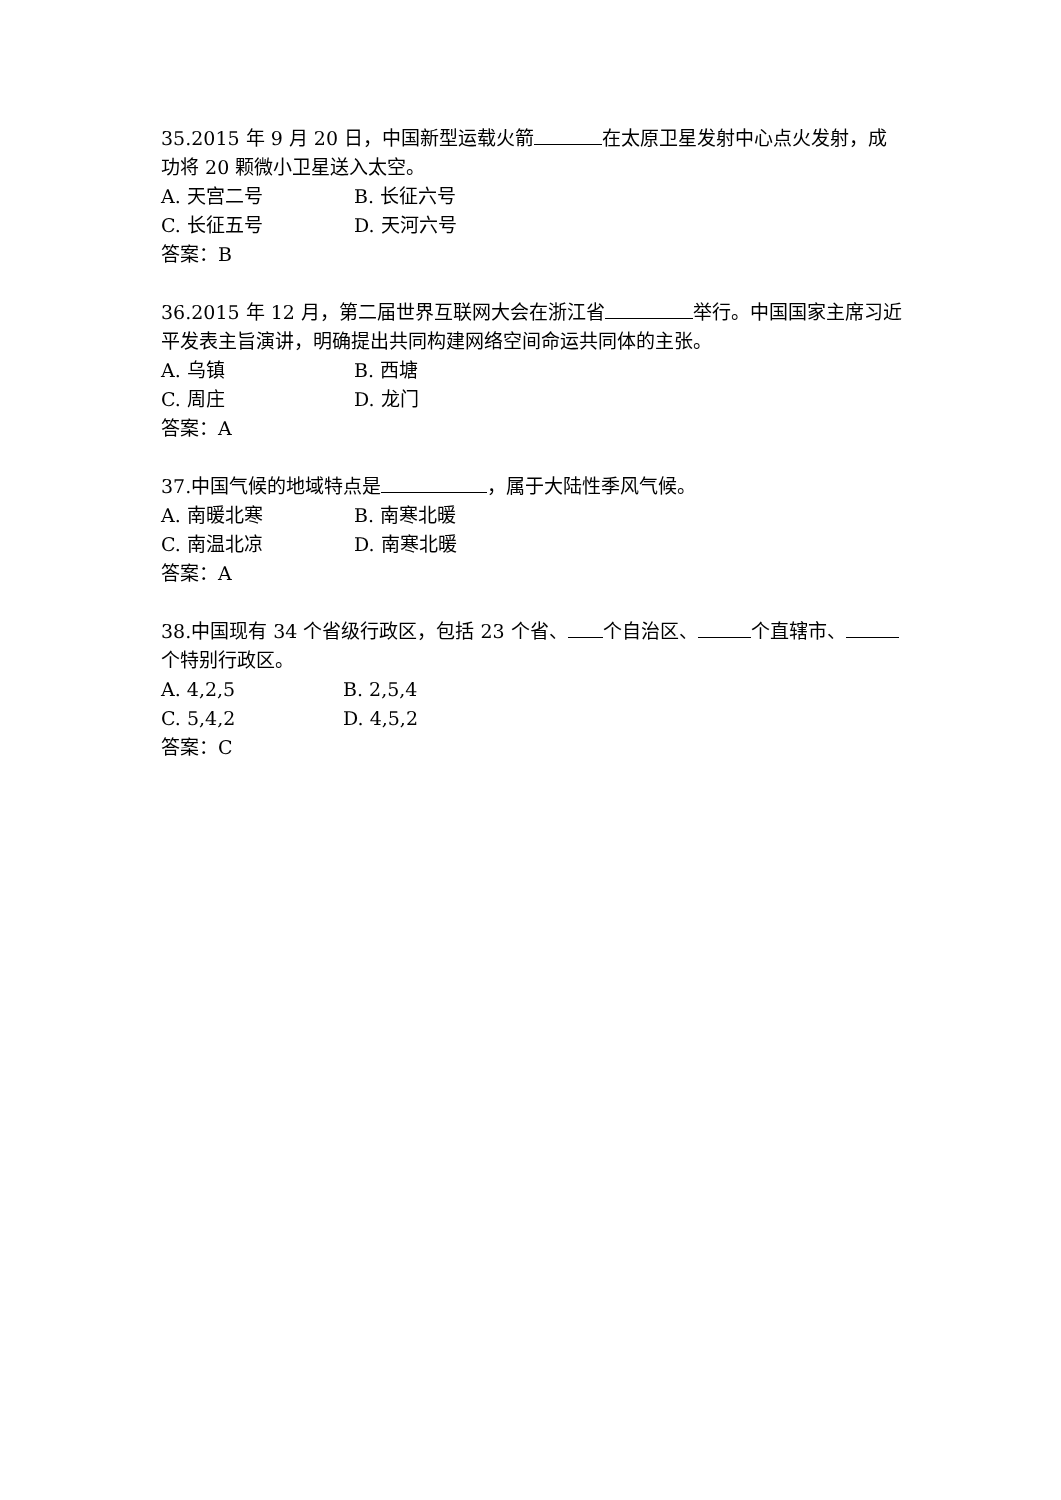35.2015 年 9 月 20 日，中国新型运载火箭 在太原卫星发射中心点火发射，成功将 20 颗微小卫星送入太空。
A. 天宫二号 B. 长征六号
C. 长征五号 D. 天河六号
答案：B
36.2015 年 12 月，第二届世界互联网大会在浙江省 举行。中国国家主席习近平发表主旨演讲，明确提出共同构建网络空间命运共同体的主张。
A. 乌镇 B. 西塘
C. 周庄 D. 龙门
答案：A
37.中国气候的地域特点是 ，属于大陆性季风气候。
A. 南暖北寒 B. 南寒北暖
C. 南温北凉 D. 南寒北暖
答案：A
38.中国现有 34 个省级行政区，包括 23 个省、 个自治区、 个直辖市、 个特别行政区。
A. 4,2,5 B. 2,5,4
C. 5,4,2 D. 4,5,2
答案：C